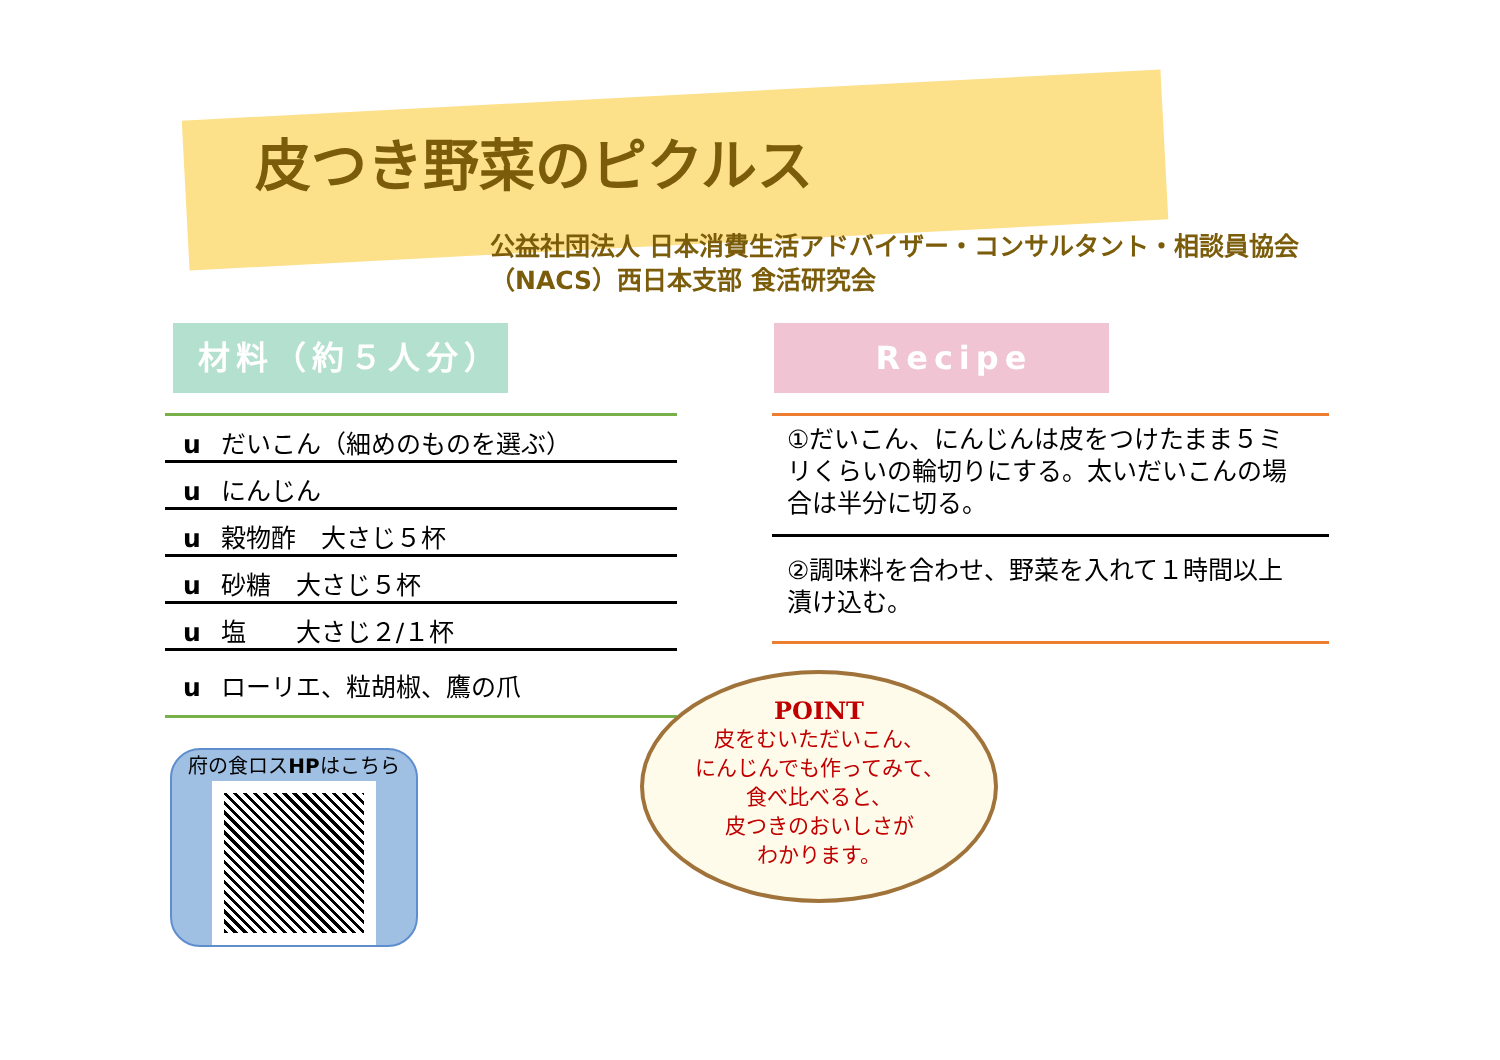皮つき野菜のピクルス
公益社団法人 日本消費生活アドバイザー・コンサルタント・相談員協会
（NACS）西日本支部 食活研究会
材料（約５人分）
u だいこん（細めのものを選ぶ）
u にんじん
u 穀物酢　大さじ５杯
u 砂糖　大さじ５杯
u 塩　　大さじ２/１杯
u ローリエ、粒胡椒、鷹の爪
Recipe
①だいこん、にんじんは皮をつけたまま５ミリくらいの輪切りにする。太いだいこんの場合は半分に切る。
②調味料を合わせ、野菜を入れて１時間以上漬け込む。
府の食ロスHPはこちら
POINT
皮をむいただいこん、
にんじんでも作ってみて、
食べ比べると、
皮つきのおいしさが
わかります。